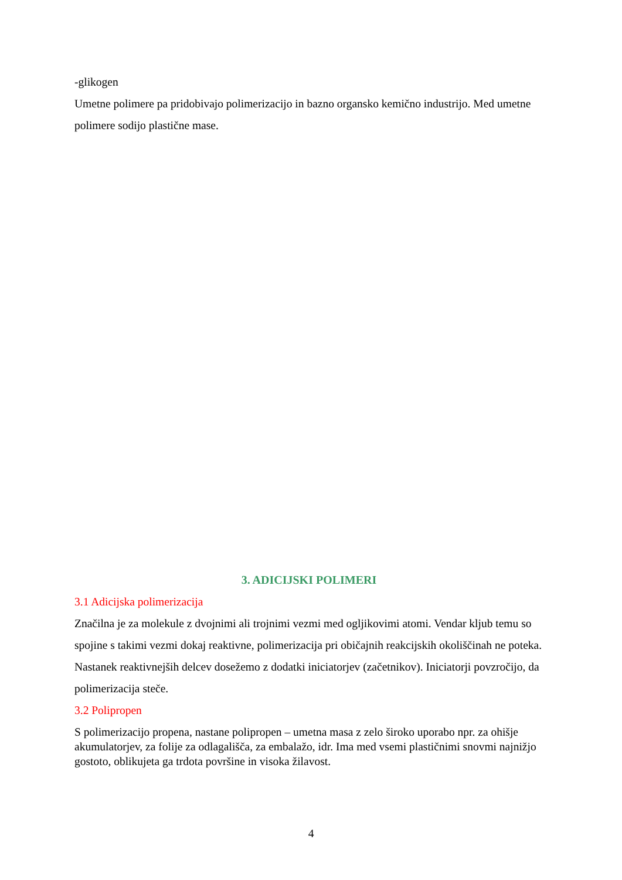-glikogen
Umetne polimere pa pridobivajo polimerizacijo in bazno organsko kemično industrijo. Med umetne polimere sodijo plastične mase.
3. ADICIJSKI POLIMERI
3.1 Adicijska polimerizacija
Značilna je za molekule z dvojnimi ali trojnimi vezmi med ogljikovimi atomi. Vendar kljub temu so spojine s takimi vezmi dokaj reaktivne, polimerizacija pri običajnih reakcijskih okoliščinah ne poteka. Nastanek reaktivnejših delcev dosežemo z dodatki iniciatorjev (začetnikov). Iniciatorji povzročijo, da polimerizacija steče.
3.2 Polipropen
S polimerizacijo propena, nastane polipropen – umetna masa z zelo široko uporabo npr. za ohišje akumulatorjev, za folije za odlagališča, za embalažo, idr. Ima med vsemi plastičnimi snovmi najnižjo gostoto, oblikujeta ga trdota površine in visoka žilavost.
4